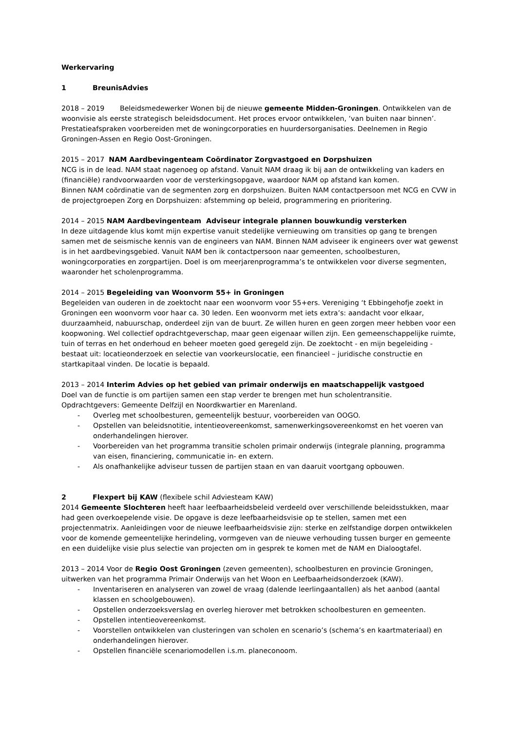Werkervaring
1 BreunisAdvies
2018 – 2019 Beleidsmedewerker Wonen bij de nieuwe gemeente Midden-Groningen. Ontwikkelen van de woonvisie als eerste strategisch beleidsdocument. Het proces ervoor ontwikkelen, ‘van buiten naar binnen’. Prestatieafspraken voorbereiden met de woningcorporaties en huurdersorganisaties. Deelnemen in Regio Groningen-Assen en Regio Oost-Groningen.
2015 – 2017 NAM Aardbevingenteam Coördinator Zorgvastgoed en Dorpshuizen
NCG is in de lead. NAM staat nagenoeg op afstand. Vanuit NAM draag ik bij aan de ontwikkeling van kaders en (financiële) randvoorwaarden voor de versterkingsopgave, waardoor NAM op afstand kan komen.
Binnen NAM coördinatie van de segmenten zorg en dorpshuizen. Buiten NAM contactpersoon met NCG en CVW in de projectgroepen Zorg en Dorpshuizen: afstemming op beleid, programmering en prioritering.
2014 – 2015 NAM Aardbevingenteam Adviseur integrale plannen bouwkundig versterken
In deze uitdagende klus komt mijn expertise vanuit stedelijke vernieuwing om transities op gang te brengen samen met de seismische kennis van de engineers van NAM. Binnen NAM adviseer ik engineers over wat gewenst is in het aardbevingsgebied. Vanuit NAM ben ik contactpersoon naar gemeenten, schoolbesturen, woningcorporaties en zorgpartijen. Doel is om meerjarenprogramma’s te ontwikkelen voor diverse segmenten, waaronder het scholenprogramma.
2014 – 2015 Begeleiding van Woonvorm 55+ in Groningen
Begeleiden van ouderen in de zoektocht naar een woonvorm voor 55+ers. Vereniging ‘t Ebbingehofje zoekt in Groningen een woonvorm voor haar ca. 30 leden. Een woonvorm met iets extra’s: aandacht voor elkaar, duurzaamheid, nabuurschap, onderdeel zijn van de buurt. Ze willen huren en geen zorgen meer hebben voor een koopwoning. Wel collectief opdrachtgeverschap, maar geen eigenaar willen zijn. Een gemeenschappelijke ruimte, tuin of terras en het onderhoud en beheer moeten goed geregeld zijn. De zoektocht - en mijn begeleiding - bestaat uit: locatieonderzoek en selectie van voorkeurslocatie, een financieel – juridische constructie en startkapitaal vinden. De locatie is bepaald.
2013 – 2014 Interim Advies op het gebied van primair onderwijs en maatschappelijk vastgoed
Doel van de functie is om partijen samen een stap verder te brengen met hun scholentransitie.
Opdrachtgevers: Gemeente Delfzijl en Noordkwartier en Marenland.
- Overleg met schoolbesturen, gemeentelijk bestuur, voorbereiden van OOGO.
- Opstellen van beleidsnotitie, intentieovereenkomst, samenwerkingsovereenkomst en het voeren van onderhandelingen hierover.
- Voorbereiden van het programma transitie scholen primair onderwijs (integrale planning, programma van eisen, financiering, communicatie in- en extern.
- Als onafhankelijke adviseur tussen de partijen staan en van daaruit voortgang opbouwen.
2 Flexpert bij KAW (flexibele schil Adviesteam KAW)
2014 Gemeente Slochteren heeft haar leefbaarheidsbeleid verdeeld over verschillende beleidsstukken, maar had geen overkoepelende visie. De opgave is deze leefbaarheidsvisie op te stellen, samen met een projectenmatrix. Aanleidingen voor de nieuwe leefbaarheidsvisie zijn: sterke en zelfstandige dorpen ontwikkelen voor de komende gemeentelijke herindeling, vormgeven van de nieuwe verhouding tussen burger en gemeente en een duidelijke visie plus selectie van projecten om in gesprek te komen met de NAM en Dialoogtafel.
2013 – 2014 Voor de Regio Oost Groningen (zeven gemeenten), schoolbesturen en provincie Groningen, uitwerken van het programma Primair Onderwijs van het Woon en Leefbaarheidsonderzoek (KAW).
- Inventariseren en analyseren van zowel de vraag (dalende leerlingaantallen) als het aanbod (aantal klassen en schoolgebouwen).
- Opstellen onderzoeksverslag en overleg hierover met betrokken schoolbesturen en gemeenten.
- Opstellen intentieovereenkomst.
- Voorstellen ontwikkelen van clusteringen van scholen en scenario’s (schema’s en kaartmateriaal) en onderhandelingen hierover.
- Opstellen financiële scenariomodellen i.s.m. planeconoom.